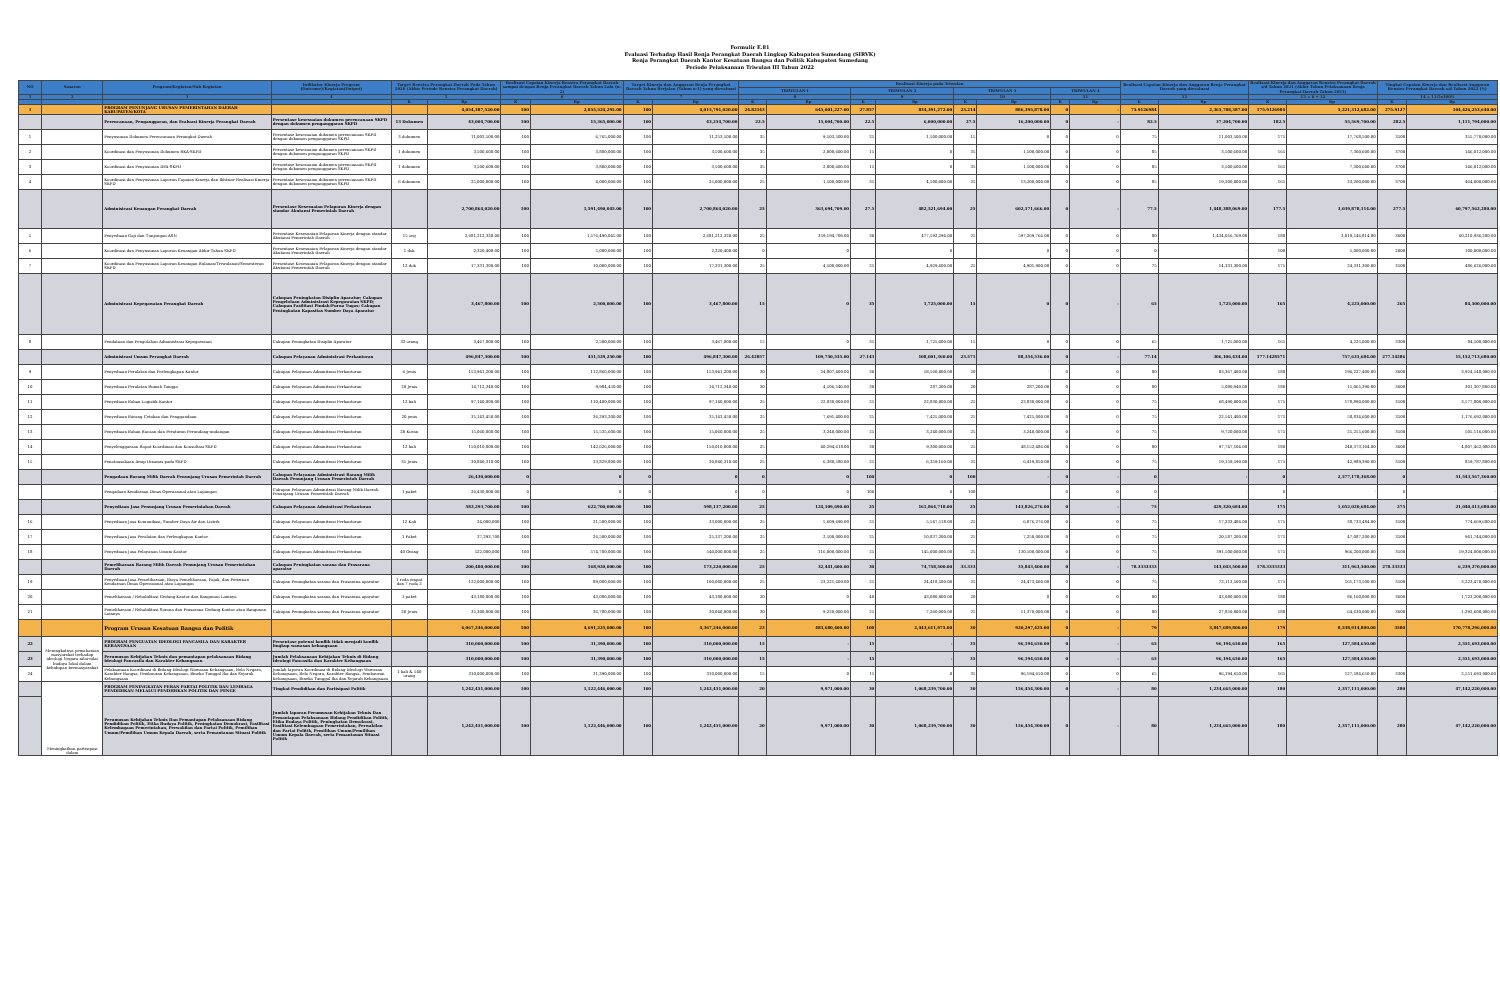Formulir E.81
Evaluasi Terhadap Hasil Renja Perangkat Daerah Lingkup Kabupaten Sumedang (SIRVK)
Renja Perangkat Daerah Kantor Kesatuan Bangsa dan Politik Kabupaten Sumedang
Periode Pelaksanaan Triwulan III Tahun 2022
| NO | Sasaran | Program/Kegiatan/Sub Kegiatan | Indikator Kinerja Program (Outcome)/Kegiatan(Output) | Target Renstra Perangkat Daerah Pada Tahun 2026 (Akhir Periode Renstra Perangkat Daerah) | | Realisasi Capaian Kinerja Renstra Perangkat Daerah sampai dengan Renja Perangkat Daerah Tahun Lalu (n-2) | | Target Kinerja dan Anggaran Renja Perangkat Daerah Tahun Berjalan (Tahun n-1) yang dievaluasi | | Realisasi Kinerja pada Triwulan | | | | | | | | Realisasi Capaian Kinerja dan Anggaran Renja Perangkat Daerah yang dievaluasi | | Realisasi Kinerja dan Anggaran Renstra Perangkat Daerah s/d Tahun 2021 (Akhir Tahun Pelaksanaan Renja Perangkat Daerah Tahun 2021) | | Tingkat Capaian Kinerja dan Realisasi Anggaran Renstra Perangkat Daerah s/d Tahun 2022 (%) | |
| --- | --- | --- | --- | --- | --- | --- | --- | --- | --- | --- | --- | --- | --- | --- | --- | --- | --- | --- | --- | --- | --- | --- | --- |
| | | | | | | | | | | TRIWULAN I | | TRIWULAN 2 | | TRIWULAN 3 | | TRIWULAN 4 | | | | | | | |
| 1 | 2 | 3 | 4 | 5 | | 6 | | 7 | | 8 | | 9 | | 10 | | 11 | | 12 | | 13 = 6 + 12 | | 14 = 13/5x100% | |
| | | | | K | Rp | K | Rp | K | Rp | K | Rp | K | Rp | K | Rp | K | Rp | K | Rp | K | Rp | K | Rp |
| I | | PROGRAM PENUNJANG URUSAN PEMERINTAHAN DAERAH KABUPATEN/KOTA | | | 4,054,387,520.00 | 100 | 2,855,524,295.00 | 100 | 4,015,791,020.00 | 24.82143 | 645,001,227.00 | 27.857 | 834,391,272.00 | 23.214 | 886,395,878.00 | 0 | - | 75.9126984 | 2,365,788,387.00 | 175.9126984 | 5,221,312,682.00 | 275.9127 | 104,426,253,640.00 |
| | | Perencanaan, Penganggaran, dan Evaluasi Kinerja Perangkat Daerah | Persentase kesesuaian dokumen perencanaan SKPD dengan dokumen penganggaran SKPD | 13 Dokumen | 43,004,700.00 | 100 | 15,365,000.00 | 100 | 43,254,700.00 | 22.5 | 15,004,700.00 | 22.5 | 6,000,000.00 | 27.5 | 16,200,000.00 | 0 | - | 82.5 | 37,204,700.00 | 182.5 | 55,569,700.00 | 282.5 | 1,111,794,000.00 |
| 1 | | Penyusunan Dokumen Perencanaan Perangkat Daerah | Persentase kesesuaian dokumen perencanaan SKPD dengan dokumen penganggaran SKPD | 3 dokumen | 11,003,500.00 | 100 | 6,765,000.00 | 100 | 11,253,500.00 | 35 | 9,503,500.00 | 25 | 1,500,000.00 | 15 | 0 | 0 | 0 | 75 | 11,003,500.00 | 175 | 17,768,500.00 | 3500 | 355,770,000.00 |
| 2 | | Koordinasi dan Penyusunan Dokumen RKA-SKPD | Persentase kesesuaian dokumen perencanaan SKPD dengan dokumen penganggaran SKPD | 1 dokumen | 3,500,600.00 | 100 | 3,800,000.00 | 100 | 3,500,600.00 | 35 | 2,000,600.00 | 15 | 0 | 35 | 1,500,000.00 | 0 | 0 | 85 | 3,500,600.00 | 165 | 7,300,600.00 | 3700 | 146,012,000.00 |
| 3 | | Koordinasi dan Penyusunan DPA-SKPD | Persentase kesesuaian dokumen perencanaan SKPD dengan dokumen penganggaran SKPD | 1 dokumen | 3,500,600.00 | 100 | 3,800,000.00 | 100 | 3,500,600.00 | 35 | 2,000,600.00 | 15 | 0 | 35 | 1,500,000.00 | 0 | 0 | 85 | 3,500,600.00 | 165 | 7,300,600.00 | 3700 | 146,012,000.00 |
| 4 | | Koordinasi dan Penyusunan Laporan Capaian Kinerja dan Ikhtisar Realisasi Kinerja SKPD | Persentase kesesuaian dokumen perencanaan SKPD dengan dokumen penganggaran SKPD | 6 dokumen | 25,000,000.00 | 100 | 4,000,000.00 | 100 | 25,000,000.00 | 25 | 1,500,000.00 | 35 | 4,500,000.00 | 25 | 13,200,000.00 | 0 | 0 | 85 | 19,200,000.00 | 165 | 23,200,000.00 | 3700 | 464,000,000.00 |
| | | Administrasi Keuangan Perangkat Daerah | Persentase Kesesuaian Pelaporan Kinerja dengan standar Akutansi Pemerintah Daerah | | 2,700,864,020.00 | 100 | 1,591,490,045.00 | 100 | 2,700,864,020.00 | 25 | 363,694,709.00 | 27.5 | 482,521,694.00 | 25 | 602,171,666.00 | 0 | - | 77.5 | 1,448,388,069.00 | 177.5 | 3,039,878,114.00 | 277.5 | 60,797,562,280.00 |
| 5 | | Penyediaan Gaji dan Tunjangan ASN | Persentase Kesesuaian Pelaporan Kinerja dengan standar Akutansi Pemerintah Daerah | 15 org | 2,681,212,320.00 | 100 | 1,576,490,045.00 | 100 | 2,681,212,320.00 | 25 | 359,194,709.00 | 30 | 477,592,294.00 | 25 | 597,269,766.00 | 0 | 0 | 80 | 1,434,056,769.00 | 180 | 3,010,546,814.00 | 3600 | 60,210,936,280.00 |
| 6 | | Koordinasi dan Penyusunan Laporan Keuangan Akhir Tahun SKPD | Persentase Kesesuaian Pelaporan Kinerja dengan standar Akutansi Pemerintah Daerah | 1 dok | 2,320,400.00 | 100 | 5,000,000.00 | 100 | 2,320,400.00 | 0 | 0 | | 0 | | 0 | 0 | 0 | 0 | - | 100 | 5,000,000.00 | 2000 | 100,000,000.00 |
| 7 | | Koordinasi dan Penyusunan Laporan Keuangan Bulanan/Triwulanan/Semesteran SKPD | Persentase Kesesuaian Pelaporan Kinerja dengan standar Akutansi Pemerintah Daerah | 12 dok | 17,331,300.00 | 100 | 10,000,000.00 | 100 | 17,331,300.00 | 25 | 4,500,000.00 | 25 | 4,929,400.00 | 25 | 4,901,900.00 | 0 | 0 | 75 | 14,331,300.00 | 175 | 24,331,300.00 | 3500 | 486,626,000.00 |
| | | Administrasi Kepegawaian Perangkat Daerah | Cakupan Peningkatan Disiplin Aparatur; Cakupan Pengelolaan Administrasi Kepegawaian SKPD; Cakupan Fasilitasi Pindah/Purna Tugas; Cakupan Peningkatan Kapasitas Sumber Daya Aparatur | | 3,467,800.00 | 100 | 2,500,000.00 | 100 | 3,467,800.00 | 15 | 0 | 35 | 1,725,000.00 | 15 | 0 | 0 | - | 65 | 1,725,000.00 | 165 | 4,225,000.00 | 265 | 84,500,000.00 |
| 8 | | Pendataan dan Pengolahan Administrasi Kepegawaian | Cakupan Peningkatan Disiplin Aparatur | 32 orang | 3,467,800.00 | 100 | 2,500,000.00 | 100 | 3,467,800.00 | 15 | 0 | 35 | 1,725,000.00 | 15 | 0 | 0 | 0 | 65 | 1,725,000.00 | 165 | 4,225,000.00 | 3300 | 84,500,000.00 |
| | | Administrasi Umum Perangkat Daerah | Cakupan Pelayanan Administrasi Perkantoran | | 496,847,300.00 | 100 | 451,529,250.00 | 100 | 496,847,300.00 | 26.42857 | 109,750,535.00 | 27.143 | 108,001,360.00 | 23.571 | 88,354,536.00 | 0 | - | 77.14 | 306,106,434.00 | 177.1428571 | 757,635,684.00 | 277.14286 | 15,152,713,680.00 |
| 9 | | Penyediaan Peralatan dan Perlengkapan Kantor | Cakupan Pelayanan Adminitrasi Perkantoran | 6 Jenis | 153,941,200.00 | 100 | 112,860,000.00 | 100 | 153,941,200.00 | 30 | 24,807,400.00 | 30 | 58,560,000.00 | 20 | - | 0 | 0 | 80 | 83,367,400.00 | 180 | 196,227,400.00 | 3600 | 3,924,548,000.00 |
| 10 | | Penyediaan Peralatan Rumah Tangga | Cakupan Pelayanan Adminitrasi Perkantoran | 20 Jenis | 14,712,340.00 | 100 | 9,984,450.00 | 100 | 14,712,340.00 | 30 | 4,506,540.00 | 30 | 287,200.00 | 20 | 287,200.00 | 0 | 0 | 80 | 5,080,940.00 | 180 | 15,065,390.00 | 3600 | 301,307,800.00 |
| 11 | | Penyediaan Bahan Logistik Kantor | Cakupan Pelayanan Adminitrasi Perkantoran | 12 kali | 97,140,000.00 | 100 | 110,400,000.00 | 100 | 97,140,000.00 | 25 | 22,830,000.00 | 25 | 22,830,000.00 | 25 | 22,830,000.00 | 0 | 0 | 75 | 68,490,000.00 | 175 | 178,890,000.00 | 3500 | 3,577,800,000.00 |
| 12 | | Penyediaan Barang Cetakan dan Penggandaan | Cakupan Pelayanan Adminitrasi Perkantoran | 20 jenis | 35,143,450.00 | 100 | 36,293,200.00 | 100 | 35,143,450.00 | 25 | 7,691,400.00 | 25 | 7,425,000.00 | 25 | 7,425,000.00 | 0 | 0 | 75 | 22,541,400.00 | 175 | 58,834,600.00 | 3500 | 1,176,692,000.00 |
| 13 | | Penyediaan Bahan Bacaan dan Peraturan Perundang-undangan | Cakupan Pelayanan Adminitrasi Perkantoran | 20 Koran | 15,060,000.00 | 100 | 15,535,600.00 | 100 | 15,060,000.00 | 25 | 3,240,000.00 | 25 | 3,240,000.00 | 25 | 3,240,000.00 | 0 | 0 | 75 | 9,720,000.00 | 175 | 25,255,600.00 | 3500 | 505,116,000.00 |
| 14 | | Penyelenggaraan Rapat Koordinasi dan Konsultasi SKPD | Cakupan Pelayanan Adminitrasi Perkantoran | 12 kali | 150,010,000.00 | 100 | 142,626,000.00 | 100 | 150,010,000.00 | 25 | 40,294,618.00 | 30 | 9,300,000.00 | 25 | 48,152,486.00 | 0 | 0 | 80 | 97,747,104.00 | 180 | 240,373,104.00 | 3600 | 4,807,462,080.00 |
| 15 | | Penatausahaan Arsip Dinamis pada SKPD | Cakupan Pelayanan Adminitrasi Perkantoran | 35 Jenis | 30,840,310.00 | 100 | 23,829,800.00 | 100 | 30,840,310.00 | 25 | 6,380,580.00 | 25 | 6,359,160.00 | 25 | 6,419,850.00 | 0 | 0 | 75 | 19,159,590.00 | 175 | 42,989,390.00 | 3500 | 859,787,800.00 |
| | | Pengadaan Barang Milik Daerah Penunjang Urusan Pemerintah Daerah | Cakupan Pelayanan Administrasi Barang Milik Daerah Penunjang Urusan Pemerintah Daerah | | 26,430,000.00 | 0 | 0 | 0 | 0 | 0 | 0 | 100 | 0 | 100 | - | 0 | - | 0 | - | 0 | 2,577,178,368.00 | 0 | 51,543,567,360.00 |
| | | Pengadaan Kendaraan Dinas Operasional atau Lapangan | Cakupan Pelayanan Adminitrasi Barang Milik Daerah Penunjang Urusan Pemerintah Daerah | 1 paket | 26,430,000.00 | 0 | 0 | 0 | 0 | 0 | 0 | 100 | 0 | 100 | | 0 | 0 | 0 | - | 0 | - | 0 | - |
| | | Penyediaan Jasa Penunjang Urusan Pemerintahan Daerah | Cakupan Pelayanan Adminitrasi Perkantoran | | 583,293,700.00 | 100 | 622,700,000.00 | 100 | 598,137,200.00 | 25 | 124,109,690.00 | 25 | 161,864,718.00 | 25 | 143,826,276.00 | 0 | - | 75 | 429,320,684.00 | 175 | 1,052,020,684.00 | 275 | 21,040,413,680.00 |
| 16 | | Penyediaan Jasa Komunikasi, Sumber Daya Air dan Listrik | Cakupan Pelayanan Adminitrasi Perkantoran | 12 Kali | 24,000,000 | 100 | 21,500,000.00 | 100 | 33,000,000.00 | 25 | 5,609,690.00 | 25 | 5,547,518.00 | 25 | 6,076,276.00 | 0 | 0 | 75 | 17,233,484.00 | 175 | 38,733,484.00 | 3500 | 774,669,680.00 |
| 17 | | Penyediaan Jasa Peralatan dan Perlengkapan Kantor | Cakupan Pelayanan Adminitrasi Perkantoran | 1 Paket | 37,293,700 | 100 | 26,500,000.00 | 100 | 25,137,200.00 | 25 | 2,500,000.00 | 25 | 10,837,200.00 | 25 | 7,250,000.00 | 0 | 0 | 75 | 20,587,200.00 | 175 | 47,087,200.00 | 3500 | 941,744,000.00 |
| 18 | | Penyediaan Jasa Pelayanan Umum Kantor | Cakupan Pelayanan Adminitrasi Perkantoran | 40 Orang | 522,000,000 | 100 | 574,700,000.00 | 100 | 540,000,000.00 | 25 | 116,000,000.00 | 25 | 145,000,000.00 | 25 | 130,500,000.00 | 0 | 0 | 75 | 391,500,000.00 | 175 | 966,200,000.00 | 3500 | 19,324,000,000.00 |
| | | Pemeliharaan Barang Milik Daerah Penunjang Urusan Pemerintahan Daerah | Cakupan Peningkatan sarana dan Prasarana aparatur | | 200,480,000.00 | 100 | 168,920,000.00 | 100 | 173,220,000.00 | 25 | 32,441,600.00 | 30 | 74,758,500.00 | 33.333 | 35,843,400.00 | 0 | - | 78.3333333 | 143,043,500.00 | 178.3333333 | 311,963,500.00 | 278.33333 | 6,239,270,000.00 |
| 19 | | Penyediaan Jasa Pemeliharaan, Biaya Pemeliharaan, Pajak, dan Perizinan Kendaraan Dinas Operasional atau Lapangan | Cakupan Peningkatan sarana dan Prasarana aparatur | 1 roda empat dan 7 roda 2 | 122,000,000.00 | 100 | 89,080,000.00 | 100 | 100,000,000.00 | 25 | 23,221,600.00 | 25 | 24,418,500.00 | 25 | 24,473,400.00 | 0 | 0 | 75 | 72,113,500.00 | 175 | 161,173,500.00 | 3500 | 3,223,470,000.00 |
| 20 | | Pemeliharaan / Rehabilitasi Gedung Kantor dan Bangunan Lainnya | Cakupan Peningkatan sarana dan Prasarana aparatur | 1 paket | 43,180,000.00 | 100 | 43,080,000.00 | 100 | 43,180,000.00 | 20 | 0 | 40 | 43,080,000.00 | 20 | 0 | 0 | 0 | 80 | 43,080,000.00 | 180 | 86,160,000.00 | 3600 | 1,723,200,000.00 |
| 21 | | Pemeliharaan / Rehabilitasi Sarana dan Prasarana Gedung Kantor atau Bangunan Lainnya | Cakupan Peningkatan sarana dan Prasarana aparatur | 20 Jenis | 35,300,000.00 | 100 | 36,780,000.00 | 100 | 30,040,000.00 | 30 | 9,220,000.00 | 25 | 7,260,000.00 | 25 | 11,370,000.00 | 0 | 0 | 80 | 27,850,000.00 | 180 | 64,630,000.00 | 3600 | 1,292,600,000.00 |
| | | Program Urusan Kesatuan Bangsa dan Politik | | | 6,067,246,000.00 | 100 | 4,691,225,000.00 | 100 | 4,367,246,000.00 | 23 | 483,680,400.00 | 100 | 2,443,611,975.00 | 30 | 920,297,425.00 | 0 | - | 79 | 3,847,689,800.00 | 179 | 8,538,914,800.00 | 3580 | 170,778,296,000.00 |
| 22 | Meningkatnya pemahaman masyarakat terhadap ideologi Negara nilai-nilai budaya lokal dalam kehidupan bermasyarakat | PROGRAM PENGUATAN IDEOLOGI PANCASILA DAN KARAKTER KEBANGSAAN | Persentase potensi konflik tidak menjadi konflik lingkup wawasan kebangsaan | | 310,000,000.00 | 100 | 31,390,000.00 | 100 | 310,000,000.00 | 15 | - | 15 | - | 35 | 96,194,650.00 | 0 | - | 65 | 96,194,650.00 | 165 | 127,584,650.00 | | 2,551,693,000.00 |
| 23 | | Perumusan Kebijakan Teknis dan pemantapan pelaksanaan Bidang Ideologi Pancasila dan Karakter Kebangsaan | Jumlah Pelaksanaan Kebijakan Teknis di Bidang Ideologi Pancasila dan Karakter Kebangsaan | | 310,000,000.00 | 100 | 31,390,000.00 | 100 | 310,000,000.00 | 15 | - | 15 | - | 35 | 96,194,650.00 | 0 | - | 65 | 96,194,650.00 | 165 | 127,584,650.00 | | 2,551,693,000.00 |
| 24 | | Pelaksanaan Koordinasi di Bidang Ideologi Wawasan Kebangsaan, Bela Negara, Karakter Bangsa, Pembauran Kebangsaan, Bineka Tunggal Ika dan Sejarah Kebangsaan | Jumlah laporan Koordinasi di Bidang Ideologi Wawasan Kebangsaan, Bela Negara, Karakter Bangsa, Pembauran Kebangsaan, Bineka Tunggal Ika dan Sejarah Kebangsaan | 1 kali & 540 orang | 310,000,000.00 | 100 | 31,390,000.00 | 100 | 310,000,000.00 | 15 | 0 | 15 | 0 | 35 | 96,194,650.00 | 0 | 0 | 65 | 96,194,650.00 | 165 | 127,584,650.00 | 3300 | 2,551,693,000.00 |
| | Meningkatkan partisipasi dalam | PROGRAM PENINGKATAN PERAN PARTAI POLITIK DAN LEMBAGA PENDIDIKAN MELALUI PENDIDIKAN POLITIK DAN PENGE | Tingkat Pendidikan dan Partisipasi Politik | | 1,242,451,000.00 | 100 | 1,122,446,000.00 | 100 | 1,242,451,000.00 | 20 | 9,971,000.00 | 30 | 1,068,239,700.00 | 30 | 156,454,300.00 | 0 | - | 80 | 1,234,665,000.00 | 180 | 2,357,111,000.00 | 280 | 47,142,220,000.00 |
| | | Perumusan Kebijakan Teknis Dan Pemantapan Pelaksanaan Bidang Pendidikan Politik, Etika Budaya Politik, Peningkatan Demokrasi, Fasilitasi Kelembagaan Pemerintahan, Perwakilan dan Partai Politik, Pemilihan Umum/Pemilihan Umum Kepala Daerah, serta Pemantauan Situasi Politik | Jumlah laporan Perumusan Kebijakan Teknis Dan Pemantapan Pelaksanaan Bidang Pendidikan Politik, Etika Budaya Politik, Peningkatan Demokrasi, Fasilitasi Kelembagaan Pemerintahan, Perwakilan dan Partai Politik, Pemilihan Umum/Pemilihan Umum Kepala Daerah, serta Pemantauan Situasi Politik | | 1,242,451,000.00 | 100 | 1,122,446,000.00 | 100 | 1,242,451,000.00 | 20 | 9,971,000.00 | 30 | 1,068,239,700.00 | 30 | 156,454,300.00 | 0 | - | 80 | 1,234,665,000.00 | 180 | 2,357,111,000.00 | 280 | 47,142,220,000.00 |